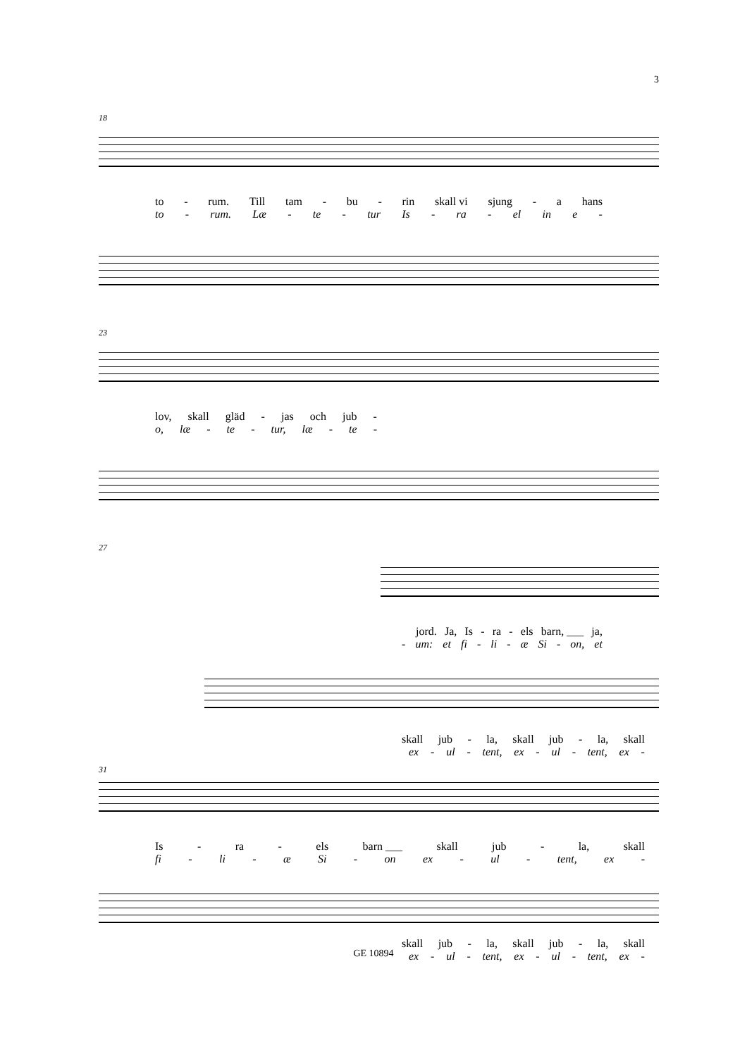3
18
to - rum. Till tam - bu - rin skall vi sjung - a hans
to - rum. Læ - te - tur Is - ra - el in e -
23
lov, skall gläd - jas och jub -
o, læ - te - tur, læ - te -
27
jord. Ja, Is - ra - els barn, ___ ja,
- um: et fi - li - æ Si - on, et
skall jub - la, skall jub - la, skall
ex - ul - tent, ex - ul - tent, ex -
31
Is - ra - els barn ___ skall jub - la, skall
fi - li - æ Si - on ex - ul - tent, ex -
skall jub - la, skall jub - la, skall
ex - ul - tent, ex - ul - tent, ex -
GE 10894